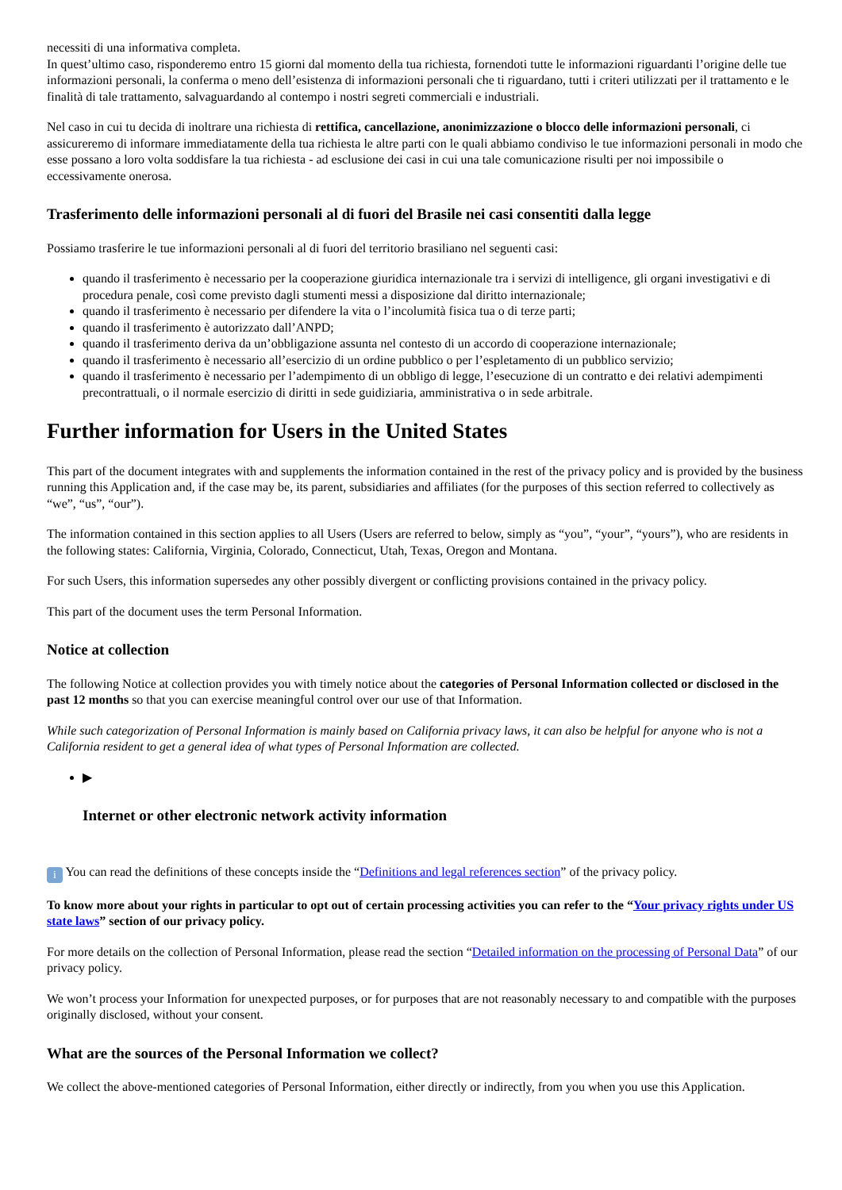necessiti di una informativa completa.
In quest’ultimo caso, risponderemo entro 15 giorni dal momento della tua richiesta, fornendoti tutte le informazioni riguardanti l’origine delle tue informazioni personali, la conferma o meno dell’esistenza di informazioni personali che ti riguardano, tutti i criteri utilizzati per il trattamento e le finalità di tale trattamento, salvaguardando al contempo i nostri segreti commerciali e industriali.
Nel caso in cui tu decida di inoltrare una richiesta di rettifica, cancellazione, anonimizzazione o blocco delle informazioni personali, ci assicureremo di informare immediatamente della tua richiesta le altre parti con le quali abbiamo condiviso le tue informazioni personali in modo che esse possano a loro volta soddisfare la tua richiesta - ad esclusione dei casi in cui una tale comunicazione risulti per noi impossibile o eccessivamente onerosa.
Trasferimento delle informazioni personali al di fuori del Brasile nei casi consentiti dalla legge
Possiamo trasferire le tue informazioni personali al di fuori del territorio brasiliano nel seguenti casi:
quando il trasferimento è necessario per la cooperazione giuridica internazionale tra i servizi di intelligence, gli organi investigativi e di procedura penale, così come previsto dagli stumenti messi a disposizione dal diritto internazionale;
quando il trasferimento è necessario per difendere la vita o l’incolumità fisica tua o di terze parti;
quando il trasferimento è autorizzato dall’ANPD;
quando il trasferimento deriva da un’obbligazione assunta nel contesto di un accordo di cooperazione internazionale;
quando il trasferimento è necessario all’esercizio di un ordine pubblico o per l’espletamento di un pubblico servizio;
quando il trasferimento è necessario per l’adempimento di un obbligo di legge, l’esecuzione di un contratto e dei relativi adempimenti precontrattuali, o il normale esercizio di diritti in sede guidiziaria, amministrativa o in sede arbitrale.
Further information for Users in the United States
This part of the document integrates with and supplements the information contained in the rest of the privacy policy and is provided by the business running this Application and, if the case may be, its parent, subsidiaries and affiliates (for the purposes of this section referred to collectively as “we”, “us”, “our”).
The information contained in this section applies to all Users (Users are referred to below, simply as “you”, “your”, “yours”), who are residents in the following states: California, Virginia, Colorado, Connecticut, Utah, Texas, Oregon and Montana.
For such Users, this information supersedes any other possibly divergent or conflicting provisions contained in the privacy policy.
This part of the document uses the term Personal Information.
Notice at collection
The following Notice at collection provides you with timely notice about the categories of Personal Information collected or disclosed in the past 12 months so that you can exercise meaningful control over our use of that Information.
While such categorization of Personal Information is mainly based on California privacy laws, it can also be helpful for anyone who is not a California resident to get a general idea of what types of Personal Information are collected.
▶
Internet or other electronic network activity information
i You can read the definitions of these concepts inside the “Definitions and legal references section” of the privacy policy.
To know more about your rights in particular to opt out of certain processing activities you can refer to the “Your privacy rights under US state laws” section of our privacy policy.
For more details on the collection of Personal Information, please read the section “Detailed information on the processing of Personal Data” of our privacy policy.
We won’t process your Information for unexpected purposes, or for purposes that are not reasonably necessary to and compatible with the purposes originally disclosed, without your consent.
What are the sources of the Personal Information we collect?
We collect the above-mentioned categories of Personal Information, either directly or indirectly, from you when you use this Application.